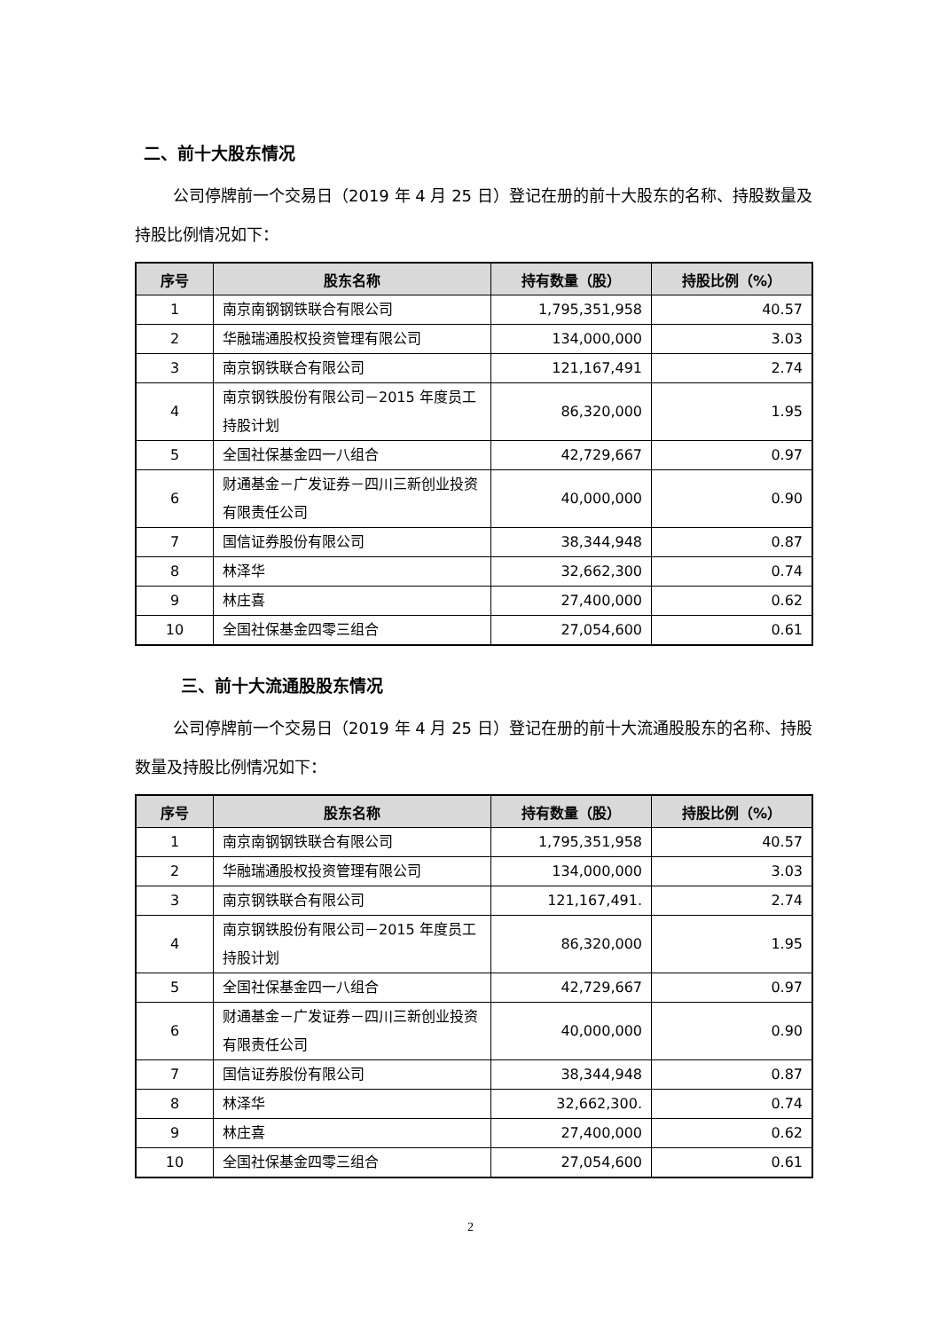二、前十大股东情况
公司停牌前一个交易日（2019 年 4 月 25 日）登记在册的前十大股东的名称、持股数量及持股比例情况如下：
| 序号 | 股东名称 | 持有数量（股） | 持股比例（%） |
| --- | --- | --- | --- |
| 1 | 南京南钢钢铁联合有限公司 | 1,795,351,958 | 40.57 |
| 2 | 华融瑞通股权投资管理有限公司 | 134,000,000 | 3.03 |
| 3 | 南京钢铁联合有限公司 | 121,167,491 | 2.74 |
| 4 | 南京钢铁股份有限公司－2015 年度员工持股计划 | 86,320,000 | 1.95 |
| 5 | 全国社保基金四一八组合 | 42,729,667 | 0.97 |
| 6 | 财通基金－广发证券－四川三新创业投资有限责任公司 | 40,000,000 | 0.90 |
| 7 | 国信证券股份有限公司 | 38,344,948 | 0.87 |
| 8 | 林泽华 | 32,662,300 | 0.74 |
| 9 | 林庄喜 | 27,400,000 | 0.62 |
| 10 | 全国社保基金四零三组合 | 27,054,600 | 0.61 |
三、前十大流通股股东情况
公司停牌前一个交易日（2019 年 4 月 25 日）登记在册的前十大流通股股东的名称、持股数量及持股比例情况如下：
| 序号 | 股东名称 | 持有数量（股） | 持股比例（%） |
| --- | --- | --- | --- |
| 1 | 南京南钢钢铁联合有限公司 | 1,795,351,958 | 40.57 |
| 2 | 华融瑞通股权投资管理有限公司 | 134,000,000 | 3.03 |
| 3 | 南京钢铁联合有限公司 | 121,167,491. | 2.74 |
| 4 | 南京钢铁股份有限公司－2015 年度员工持股计划 | 86,320,000 | 1.95 |
| 5 | 全国社保基金四一八组合 | 42,729,667 | 0.97 |
| 6 | 财通基金－广发证券－四川三新创业投资有限责任公司 | 40,000,000 | 0.90 |
| 7 | 国信证券股份有限公司 | 38,344,948 | 0.87 |
| 8 | 林泽华 | 32,662,300. | 0.74 |
| 9 | 林庄喜 | 27,400,000 | 0.62 |
| 10 | 全国社保基金四零三组合 | 27,054,600 | 0.61 |
2